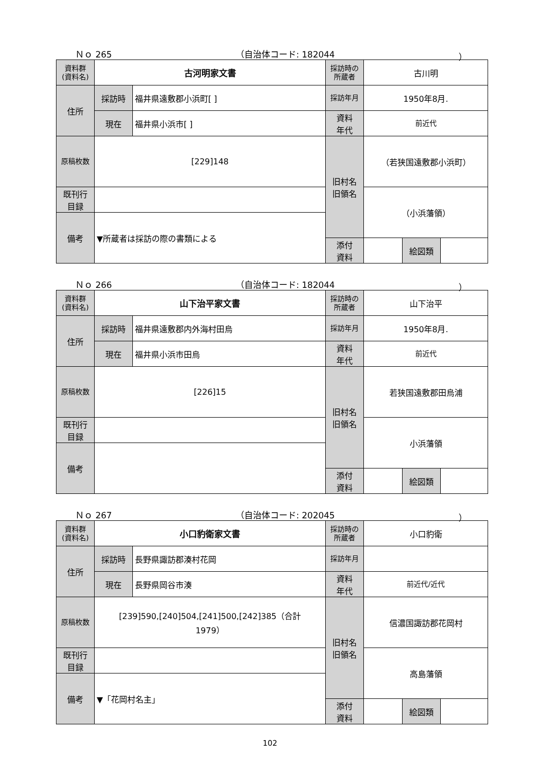Ｎｏ 265 （自治体コード: 182044 ）
| 資料群 (資料名) | 古河明家文書 | | 採訪時の 所蔵者 | 古川明 | | |
| 住所 | 採訪時 | 福井県遠敷郡小浜町[ ] | 採訪年月 | 1950年8月. | | |
| | 現在 | 福井県小浜市[ ] | 資料 年代 | 前近代 | | |
| 原稿枚数 | [229]148 | | 旧村名 旧領名 | （若狭国遠敷郡小浜町） | | |
| 既刊行 目録 | | | | （小浜藩領） | | |
| 備考 | ▼所蔵者は採訪の際の書類による | | | | | |
| | | | 添付 資料 | | 絵図類 | |
Ｎｏ 266 （自治体コード: 182044 ）
| 資料群 (資料名) | 山下治平家文書 | | 採訪時の 所蔵者 | 山下治平 | | |
| 住所 | 採訪時 | 福井県遠敷郡内外海村田烏 | 採訪年月 | 1950年8月. | | |
| | 現在 | 福井県小浜市田烏 | 資料 年代 | 前近代 | | |
| 原稿枚数 | [226]15 | | 旧村名 旧領名 | 若狭国遠敷郡田烏浦 | | |
| 既刊行 目録 | | | | 小浜藩領 | | |
| 備考 | | | | | | |
| | | | 添付 資料 | | 絵図類 | |
Ｎｏ 267 （自治体コード: 202045 ）
| 資料群 (資料名) | 小口豹衛家文書 | | 採訪時の 所蔵者 | 小口豹衛 | | |
| 住所 | 採訪時 | 長野県諏訪郡湊村花岡 | 採訪年月 | | | |
| | 現在 | 長野県岡谷市湊 | 資料 年代 | 前近代/近代 | | |
| 原稿枚数 | [239]590,[240]504,[241]500,[242]385（合計 1979） | | 旧村名 旧領名 | 信濃国諏訪郡花岡村 | | |
| 既刊行 目録 | | | | 高島藩領 | | |
| 備考 | ▼「花岡村名主」 | | | | | |
| | | | 添付 資料 | | 絵図類 | |
102